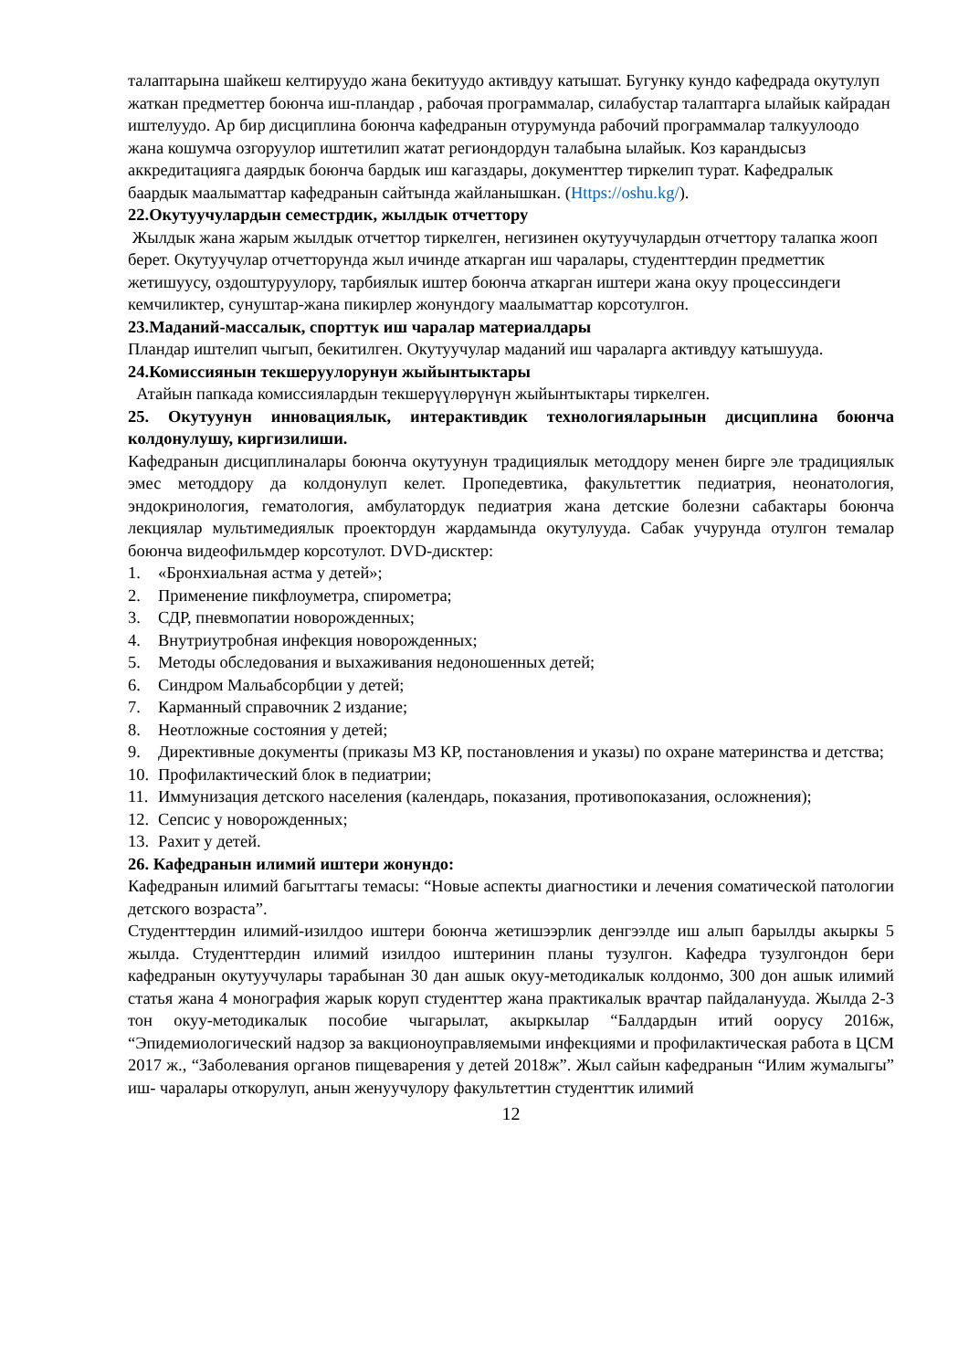талаптарына шайкеш келтируудо жана бекитуудо активдуу катышат. Бугунку кундо кафедрада окутулуп жаткан предметтер боюнча иш-пландар , рабочая программалар, силабустар талаптарга ылайык кайрадан иштелуудо. Ар бир дисциплина боюнча кафедранын отурумунда рабочий программалар талкуулоодо жана кошумча озгоруулор иштетилип жатат региондордун талабына ылайык. Коз карандысыз аккредитацияга даярдык боюнча бардык иш кагаздары, документтер тиркелип турат. Кафедралык баардык маалыматтар кафедранын сайтында жайланышкан. (Https://oshu.kg/).
22.Окутуучулардын семестрдик, жылдык отчеттору
Жылдык жана жарым жылдык отчеттор тиркелген, негизинен окутуучулардын отчеттору талапка жооп берет. Окутуучулар отчетторунда жыл ичинде аткарган иш чаралары, студенттердин предметтик жетишуусу, оздоштуруулору, тарбиялык иштер боюнча аткарган иштери жана окуу процессиндеги кемчиликтер, сунуштар-жана пикирлер жонундогу маалыматтар корсотулгон.
23.Маданий-массалык, спорттук иш чаралар материалдары
Пландар иштелип чыгып, бекитилген. Окутуучулар маданий иш чараларга активдуу катышууда.
24.Комиссиянын текшерyyлорунун жыйынтыктары
Атайын папкада комиссиялардын текшерүүлөрүнүн жыйынтыктары тиркелген.
25. Окутуунун инновациялык, интерактивдик технологияларынын дисциплина боюнча колдонулушу, киргизилиши.
Кафедранын дисциплиналары боюнча окутуунун традициялык методдору менен бирге эле традициялык эмес методдору да колдонулуп келет. Пропедевтика, факультеттик педиатрия, неонатология, эндокринология, гематология, амбулатордук педиатрия жана детские болезни сабактары боюнча лекциялар мультимедиялык проектордун жардамында окутулууда. Сабак учурунда отулгон темалар боюнча видеофильмдер корсотулот. DVD-дисктер:
1. «Бронхиальная астма у детей»;
2. Применение пикфлоуметра, спирометра;
3. СДР, пневмопатии новорожденных;
4. Внутриутробная инфекция новорожденных;
5. Методы обследования и выхаживания недоношенных детей;
6. Синдром Мальабсорбции у детей;
7. Карманный справочник 2 издание;
8. Неотложные состояния у детей;
9. Директивные документы (приказы МЗ КР, постановления и указы) по охране материнства и детства;
10. Профилактический блок в педиатрии;
11. Иммунизация детского населения (календарь, показания, противопоказания, осложнения);
12. Сепсис у новорожденных;
13. Рахит у детей.
26. Кафедранын илимий иштери жонундо:
Кафедранын илимий багыттагы темасы: “Новые аспекты диагностики и лечения соматической патологии детского возраста”.
Студенттердин илимий-изилдоо иштери боюнча жетишээрлик денгээлде иш алып барылды акыркы 5 жылда. Студенттердин илимий изилдоо иштеринин планы тузулгон. Кафедра тузулгондон бери кафедранын окутуучулары тарабынан 30 дан ашык окуу-методикалык колдонмо, 300 дон ашык илимий статья жана 4 монография жарык коруп студенттер жана практикалык врачтар пайдаланууда. Жылда 2-3 тон окуу-методикалык пособие чыгарылат, акыркылар “Балдардын итий оорусу 2016ж, “Эпидемиологический надзор за вакционоуправляемыми инфекциями и профилактическая работа в ЦСМ 2017 ж., “Заболевания органов пищеварения у детей 2018ж”. Жыл сайын кафедранын “Илим жумалыгы” иш- чаралары откорулуп, анын женуучулору факультеттин студенттик илимий
12